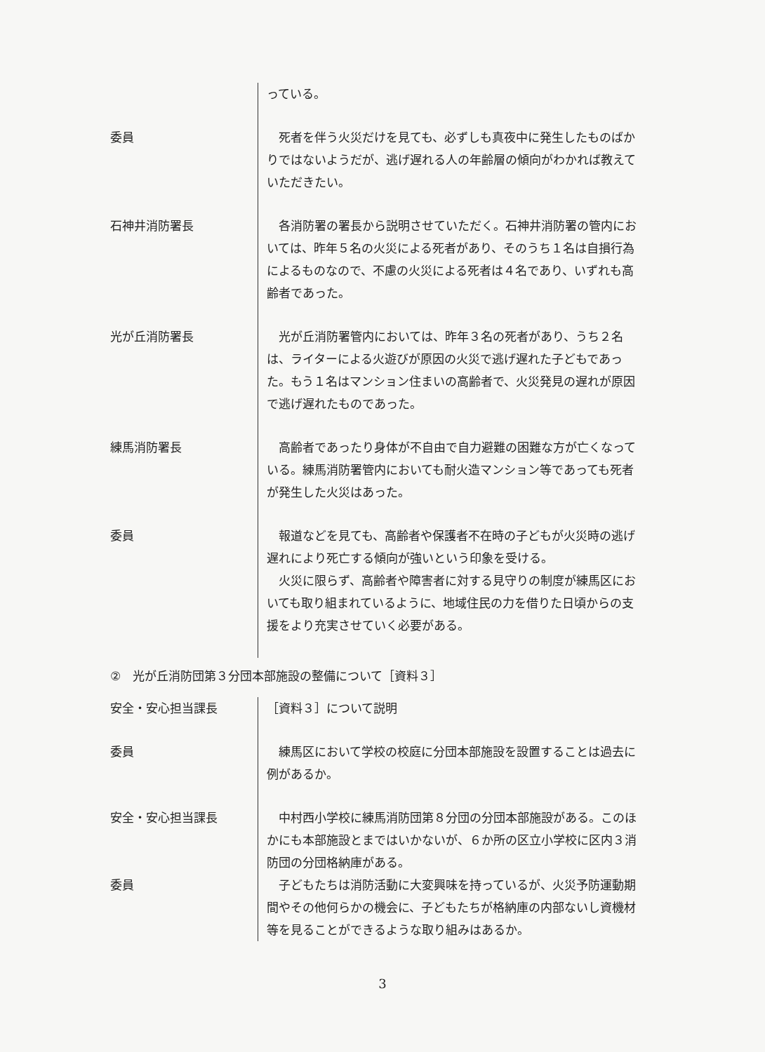っている。
委員 　死者を伴う火災だけを見ても、必ずしも真夜中に発生したものばかりではないようだが、逃げ遅れる人の年齢層の傾向がわかれば教えていただきたい。
石神井消防署長 　各消防署の署長から説明させていただく。石神井消防署の管内においては、昨年５名の火災による死者があり、そのうち１名は自損行為によるものなので、不慮の火災による死者は４名であり、いずれも高齢者であった。
光が丘消防署長 　光が丘消防署管内においては、昨年３名の死者があり、うち２名は、ライターによる火遊びが原因の火災で逃げ遅れた子どもであった。もう１名はマンション住まいの高齢者で、火災発見の遅れが原因で逃げ遅れたものであった。
練馬消防署長 　高齢者であったり身体が不自由で自力避難の困難な方が亡くなっている。練馬消防署管内においても耐火造マンション等であっても死者が発生した火災はあった。
委員 　報道などを見ても、高齢者や保護者不在時の子どもが火災時の逃げ遅れにより死亡する傾向が強いという印象を受ける。
　火災に限らず、高齢者や障害者に対する見守りの制度が練馬区においても取り組まれているように、地域住民の力を借りた日頃からの支援をより充実させていく必要がある。
②　光が丘消防団第３分団本部施設の整備について［資料３］
安全・安心担当課長 ［資料３］について説明
委員 　練馬区において学校の校庭に分団本部施設を設置することは過去に例があるか。
安全・安心担当課長 　中村西小学校に練馬消防団第８分団の分団本部施設がある。このほかにも本部施設とまではいかないが、６か所の区立小学校に区内３消防団の分団格納庫がある。
委員 　子どもたちは消防活動に大変興味を持っているが、火災予防運動期間やその他何らかの機会に、子どもたちが格納庫の内部ないし資機材等を見ることができるような取り組みはあるか。
3